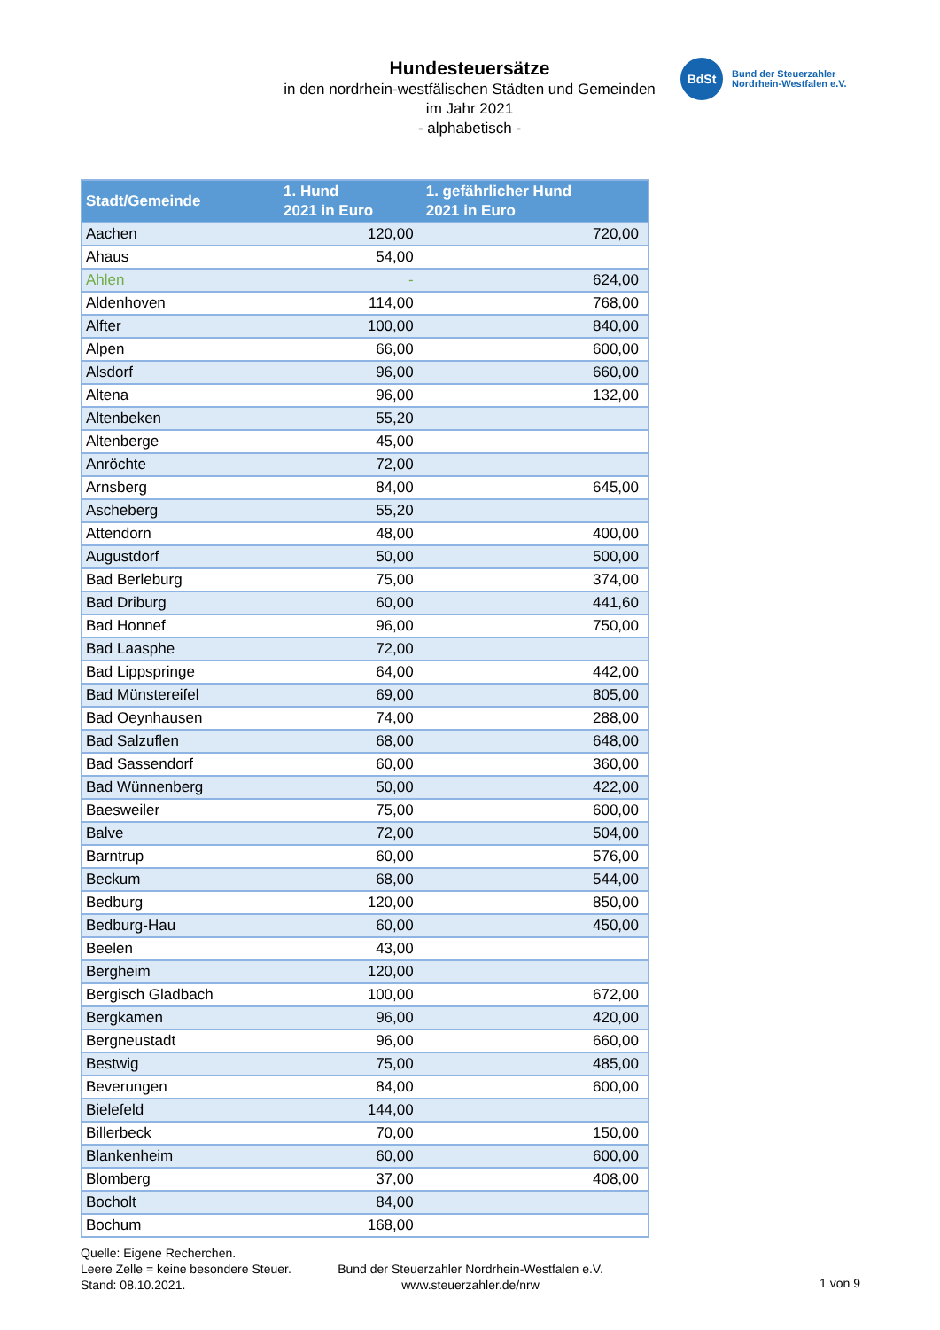Hundesteuersätze
in den nordrhein-westfälischen Städten und Gemeinden
im Jahr 2021
- alphabetisch -
BdSt
Bund der Steuerzahler
Nordrhein-Westfalen e.V.
| Stadt/Gemeinde | 1. Hund 2021 in Euro | 1. gefährlicher Hund 2021 in Euro |
| --- | --- | --- |
| Aachen | 120,00 | 720,00 |
| Ahaus | 54,00 | |
| Ahlen | - | 624,00 |
| Aldenhoven | 114,00 | 768,00 |
| Alfter | 100,00 | 840,00 |
| Alpen | 66,00 | 600,00 |
| Alsdorf | 96,00 | 660,00 |
| Altena | 96,00 | 132,00 |
| Altenbeken | 55,20 | |
| Altenberge | 45,00 | |
| Anröchte | 72,00 | |
| Arnsberg | 84,00 | 645,00 |
| Ascheberg | 55,20 | |
| Attendorn | 48,00 | 400,00 |
| Augustdorf | 50,00 | 500,00 |
| Bad Berleburg | 75,00 | 374,00 |
| Bad Driburg | 60,00 | 441,60 |
| Bad Honnef | 96,00 | 750,00 |
| Bad Laasphe | 72,00 | |
| Bad Lippspringe | 64,00 | 442,00 |
| Bad Münstereifel | 69,00 | 805,00 |
| Bad Oeynhausen | 74,00 | 288,00 |
| Bad Salzuflen | 68,00 | 648,00 |
| Bad Sassendorf | 60,00 | 360,00 |
| Bad Wünnenberg | 50,00 | 422,00 |
| Baesweiler | 75,00 | 600,00 |
| Balve | 72,00 | 504,00 |
| Barntrup | 60,00 | 576,00 |
| Beckum | 68,00 | 544,00 |
| Bedburg | 120,00 | 850,00 |
| Bedburg-Hau | 60,00 | 450,00 |
| Beelen | 43,00 | |
| Bergheim | 120,00 | |
| Bergisch Gladbach | 100,00 | 672,00 |
| Bergkamen | 96,00 | 420,00 |
| Bergneustadt | 96,00 | 660,00 |
| Bestwig | 75,00 | 485,00 |
| Beverungen | 84,00 | 600,00 |
| Bielefeld | 144,00 | |
| Billerbeck | 70,00 | 150,00 |
| Blankenheim | 60,00 | 600,00 |
| Blomberg | 37,00 | 408,00 |
| Bocholt | 84,00 | |
| Bochum | 168,00 | |
Quelle: Eigene Recherchen.
Leere Zelle = keine besondere Steuer.
Stand: 08.10.2021.
Bund der Steuerzahler Nordrhein-Westfalen e.V.
www.steuerzahler.de/nrw
1 von 9